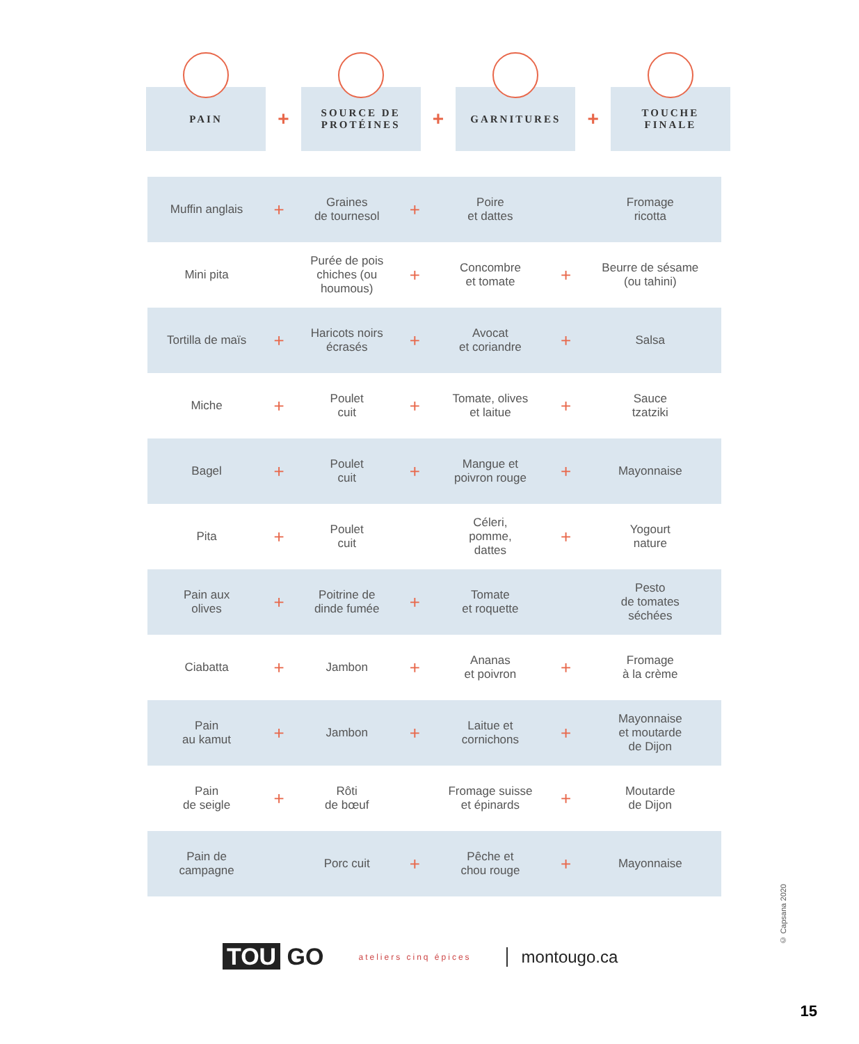PAIN
+
SOURCE DE
PROTÉINES
+
GARNITURES
+
TOUCHE
FINALE
| Muffin anglais | + | Graines de tournesol | + | Poire et dattes | | Fromage ricotta |
| Mini pita | | Purée de pois chiches (ou houmous) | + | Concombre et tomate | + | Beurre de sésame (ou tahini) |
| Tortilla de maïs | + | Haricots noirs écrasés | + | Avocat et coriandre | + | Salsa |
| Miche | + | Poulet cuit | + | Tomate, olives et laitue | + | Sauce tzatziki |
| Bagel | + | Poulet cuit | + | Mangue et poivron rouge | + | Mayonnaise |
| Pita | + | Poulet cuit | | Céleri, pomme, dattes | + | Yogourt nature |
| Pain aux olives | + | Poitrine de dinde fumée | + | Tomate et roquette | | Pesto de tomates séchées |
| Ciabatta | + | Jambon | + | Ananas et poivron | + | Fromage à la crème |
| Pain au kamut | + | Jambon | + | Laitue et cornichons | + | Mayonnaise et moutarde de Dijon |
| Pain de seigle | + | Rôti de bœuf | | Fromage suisse et épinards | + | Moutarde de Dijon |
| Pain de campagne | | Porc cuit | + | Pêche et chou rouge | + | Mayonnaise |
© Capsana 2020
TOU GO
ateliers cinq épices
montougo.ca
15